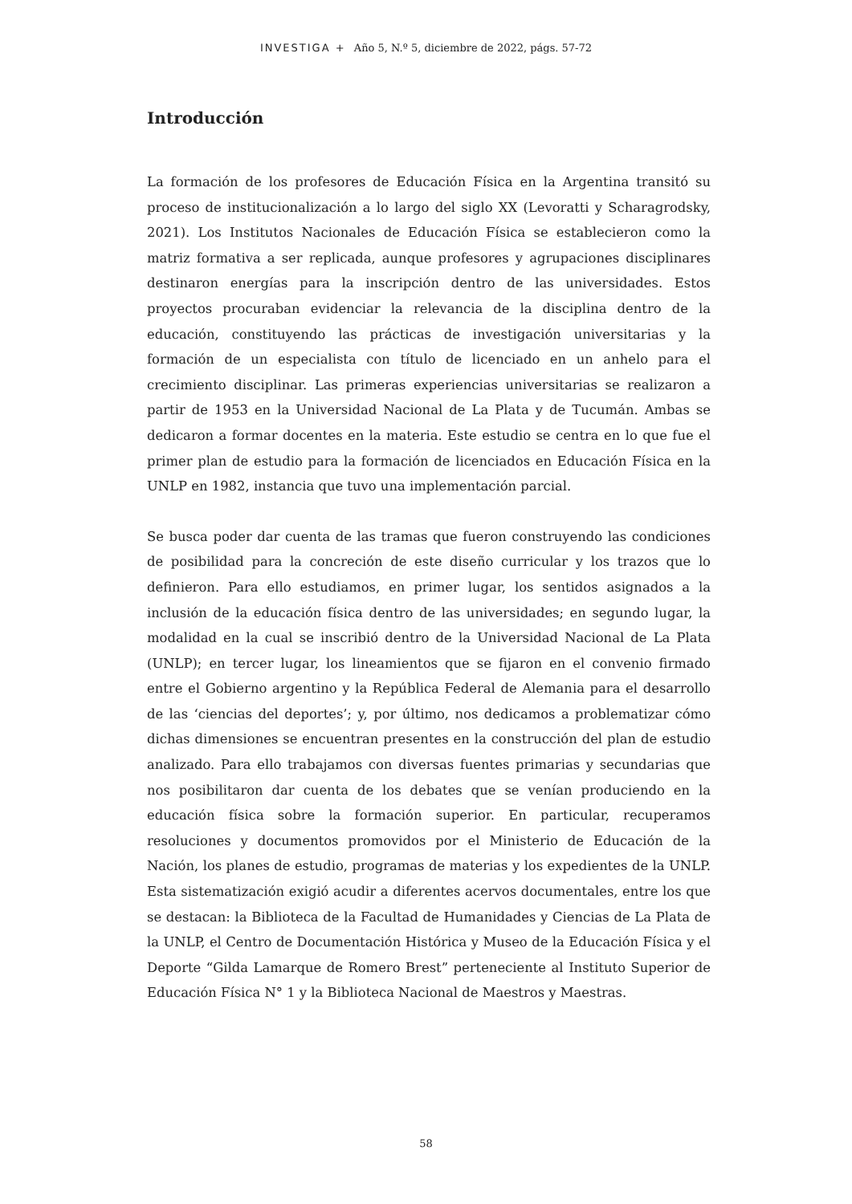INVESTIGA + Año 5, N.º 5, diciembre de 2022, págs. 57-72
Introducción
La formación de los profesores de Educación Física en la Argentina transitó su proceso de institucionalización a lo largo del siglo XX (Levoratti y Scharagrodsky, 2021). Los Institutos Nacionales de Educación Física se establecieron como la matriz formativa a ser replicada, aunque profesores y agrupaciones disciplinares destinaron energías para la inscripción dentro de las universidades. Estos proyectos procuraban evidenciar la relevancia de la disciplina dentro de la educación, constituyendo las prácticas de investigación universitarias y la formación de un especialista con título de licenciado en un anhelo para el crecimiento disciplinar. Las primeras experiencias universitarias se realizaron a partir de 1953 en la Universidad Nacional de La Plata y de Tucumán. Ambas se dedicaron a formar docentes en la materia. Este estudio se centra en lo que fue el primer plan de estudio para la formación de licenciados en Educación Física en la UNLP en 1982, instancia que tuvo una implementación parcial.
Se busca poder dar cuenta de las tramas que fueron construyendo las condiciones de posibilidad para la concreción de este diseño curricular y los trazos que lo definieron. Para ello estudiamos, en primer lugar, los sentidos asignados a la inclusión de la educación física dentro de las universidades; en segundo lugar, la modalidad en la cual se inscribió dentro de la Universidad Nacional de La Plata (UNLP); en tercer lugar, los lineamientos que se fijaron en el convenio firmado entre el Gobierno argentino y la República Federal de Alemania para el desarrollo de las ‘ciencias del deportes’; y, por último, nos dedicamos a problematizar cómo dichas dimensiones se encuentran presentes en la construcción del plan de estudio analizado. Para ello trabajamos con diversas fuentes primarias y secundarias que nos posibilitaron dar cuenta de los debates que se venían produciendo en la educación física sobre la formación superior. En particular, recuperamos resoluciones y documentos promovidos por el Ministerio de Educación de la Nación, los planes de estudio, programas de materias y los expedientes de la UNLP. Esta sistematización exigió acudir a diferentes acervos documentales, entre los que se destacan: la Biblioteca de la Facultad de Humanidades y Ciencias de La Plata de la UNLP, el Centro de Documentación Histórica y Museo de la Educación Física y el Deporte “Gilda Lamarque de Romero Brest” perteneciente al Instituto Superior de Educación Física N° 1 y la Biblioteca Nacional de Maestros y Maestras.
58